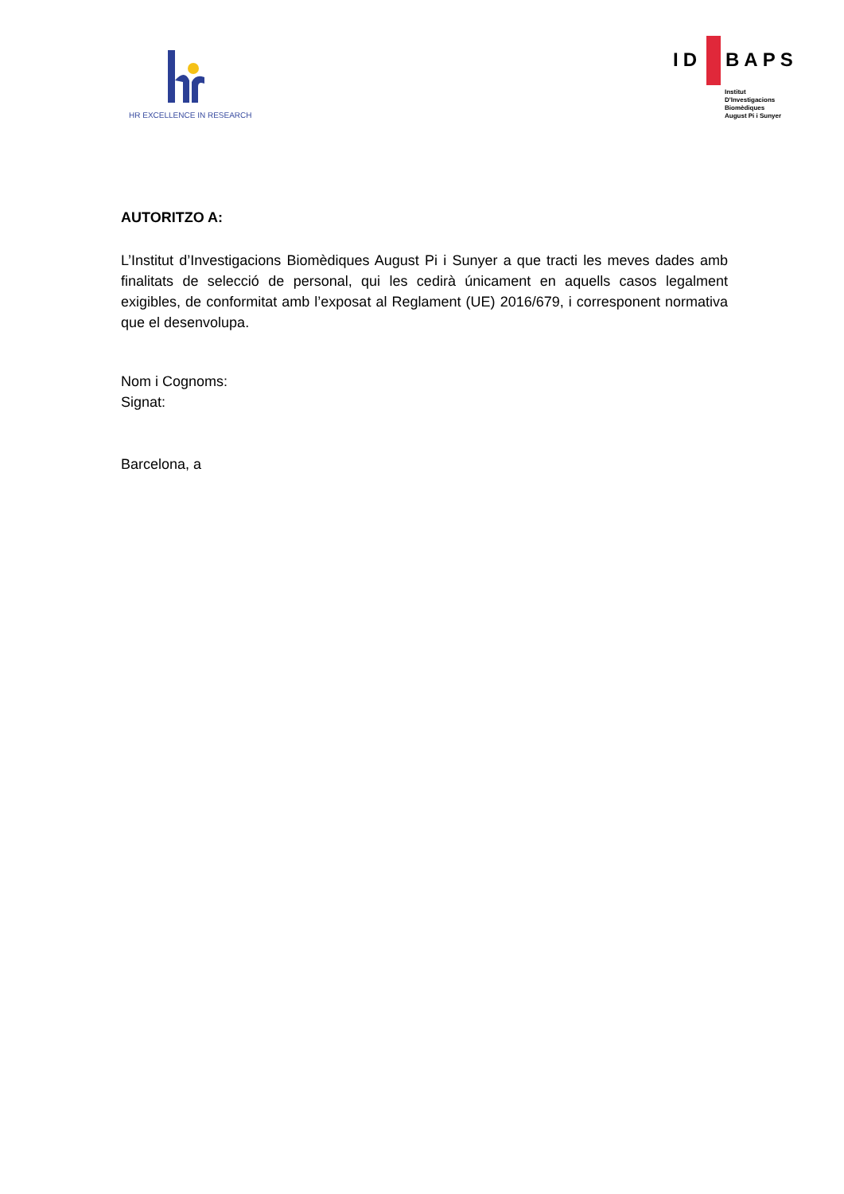HR EXCELLENCE IN RESEARCH
ID BAPS
Institut
D'Investigacions
Biomèdiques
August Pi i Sunyer
AUTORITZO A:
L’Institut d’Investigacions Biomèdiques August Pi i Sunyer a que tracti les meves dades amb finalitats de selecció de personal, qui les cedirà únicament en aquells casos legalment exigibles, de conformitat amb l’exposat al Reglament (UE) 2016/679, i corresponent normativa que el desenvolupa.
Nom i Cognoms:
Signat:
Barcelona, a